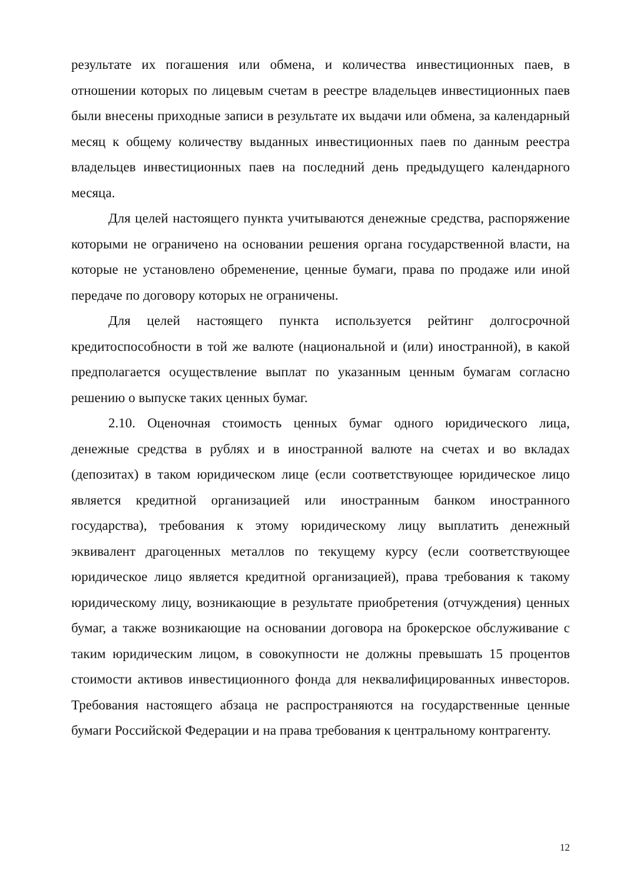результате их погашения или обмена, и количества инвестиционных паев, в отношении которых по лицевым счетам в реестре владельцев инвестиционных паев были внесены приходные записи в результате их выдачи или обмена, за календарный месяц к общему количеству выданных инвестиционных паев по данным реестра владельцев инвестиционных паев на последний день предыдущего календарного месяца.
Для целей настоящего пункта учитываются денежные средства, распоряжение которыми не ограничено на основании решения органа государственной власти, на которые не установлено обременение, ценные бумаги, права по продаже или иной передаче по договору которых не ограничены.
Для целей настоящего пункта используется рейтинг долгосрочной кредитоспособности в той же валюте (национальной и (или) иностранной), в какой предполагается осуществление выплат по указанным ценным бумагам согласно решению о выпуске таких ценных бумаг.
2.10. Оценочная стоимость ценных бумаг одного юридического лица, денежные средства в рублях и в иностранной валюте на счетах и во вкладах (депозитах) в таком юридическом лице (если соответствующее юридическое лицо является кредитной организацией или иностранным банком иностранного государства), требования к этому юридическому лицу выплатить денежный эквивалент драгоценных металлов по текущему курсу (если соответствующее юридическое лицо является кредитной организацией), права требования к такому юридическому лицу, возникающие в результате приобретения (отчуждения) ценных бумаг, а также возникающие на основании договора на брокерское обслуживание с таким юридическим лицом, в совокупности не должны превышать 15 процентов стоимости активов инвестиционного фонда для неквалифицированных инвесторов. Требования настоящего абзаца не распространяются на государственные ценные бумаги Российской Федерации и на права требования к центральному контрагенту.
12